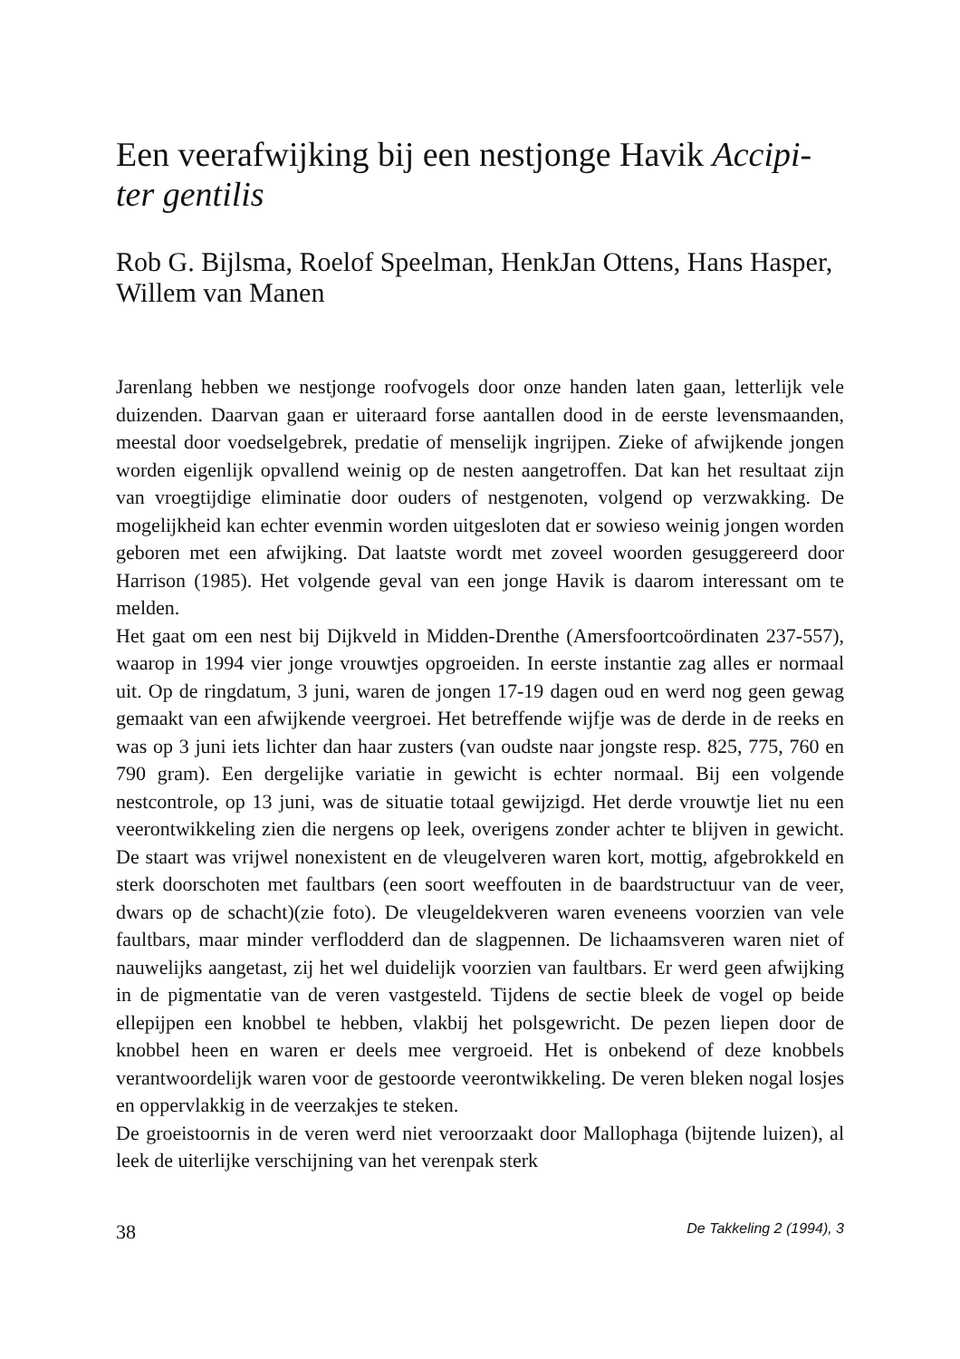Een veerafwijking bij een nestjonge Havik Accipi-ter gentilis
Rob G. Bijlsma, Roelof Speelman, HenkJan Ottens, Hans Hasper, Willem van Manen
Jarenlang hebben we nestjonge roofvogels door onze handen laten gaan, letterlijk vele duizenden. Daarvan gaan er uiteraard forse aantallen dood in de eerste levensmaanden, meestal door voedselgebrek, predatie of menselijk ingrijpen. Zieke of afwijkende jongen worden eigenlijk opvallend weinig op de nesten aangetroffen. Dat kan het resultaat zijn van vroegtijdige eliminatie door ouders of nestgenoten, volgend op verzwakking. De mogelijkheid kan echter evenmin worden uitgesloten dat er sowieso weinig jongen worden geboren met een afwijking. Dat laatste wordt met zoveel woorden gesuggereerd door Harrison (1985). Het volgende geval van een jonge Havik is daarom interessant om te melden.
Het gaat om een nest bij Dijkveld in Midden-Drenthe (Amersfoortcoördinaten 237-557), waarop in 1994 vier jonge vrouwtjes opgroeiden. In eerste instantie zag alles er normaal uit. Op de ringdatum, 3 juni, waren de jongen 17-19 dagen oud en werd nog geen gewag gemaakt van een afwijkende veergroei. Het betreffende wijfje was de derde in de reeks en was op 3 juni iets lichter dan haar zusters (van oudste naar jongste resp. 825, 775, 760 en 790 gram). Een dergelijke variatie in gewicht is echter normaal. Bij een volgende nestcontrole, op 13 juni, was de situatie totaal gewijzigd. Het derde vrouwtje liet nu een veerontwikkeling zien die nergens op leek, overigens zonder achter te blijven in gewicht. De staart was vrijwel nonexistent en de vleugelveren waren kort, mottig, afgebrokkeld en sterk doorschoten met faultbars (een soort weeffouten in de baardstructuur van de veer, dwars op de schacht)(zie foto). De vleugeldekveren waren eveneens voorzien van vele faultbars, maar minder verflodderd dan de slagpennen. De lichaamsveren waren niet of nauwelijks aangetast, zij het wel duidelijk voorzien van faultbars. Er werd geen afwijking in de pigmentatie van de veren vastgesteld. Tijdens de sectie bleek de vogel op beide ellepijpen een knobbel te hebben, vlakbij het polsgewricht. De pezen liepen door de knobbel heen en waren er deels mee vergroeid. Het is onbekend of deze knobbels verantwoordelijk waren voor de gestoorde veerontwikkeling. De veren bleken nogal losjes en oppervlakkig in de veerzakjes te steken.
De groeistoornis in de veren werd niet veroorzaakt door Mallophaga (bijtende luizen), al leek de uiterlijke verschijning van het verenpak sterk
38 De Takkeling 2 (1994), 3